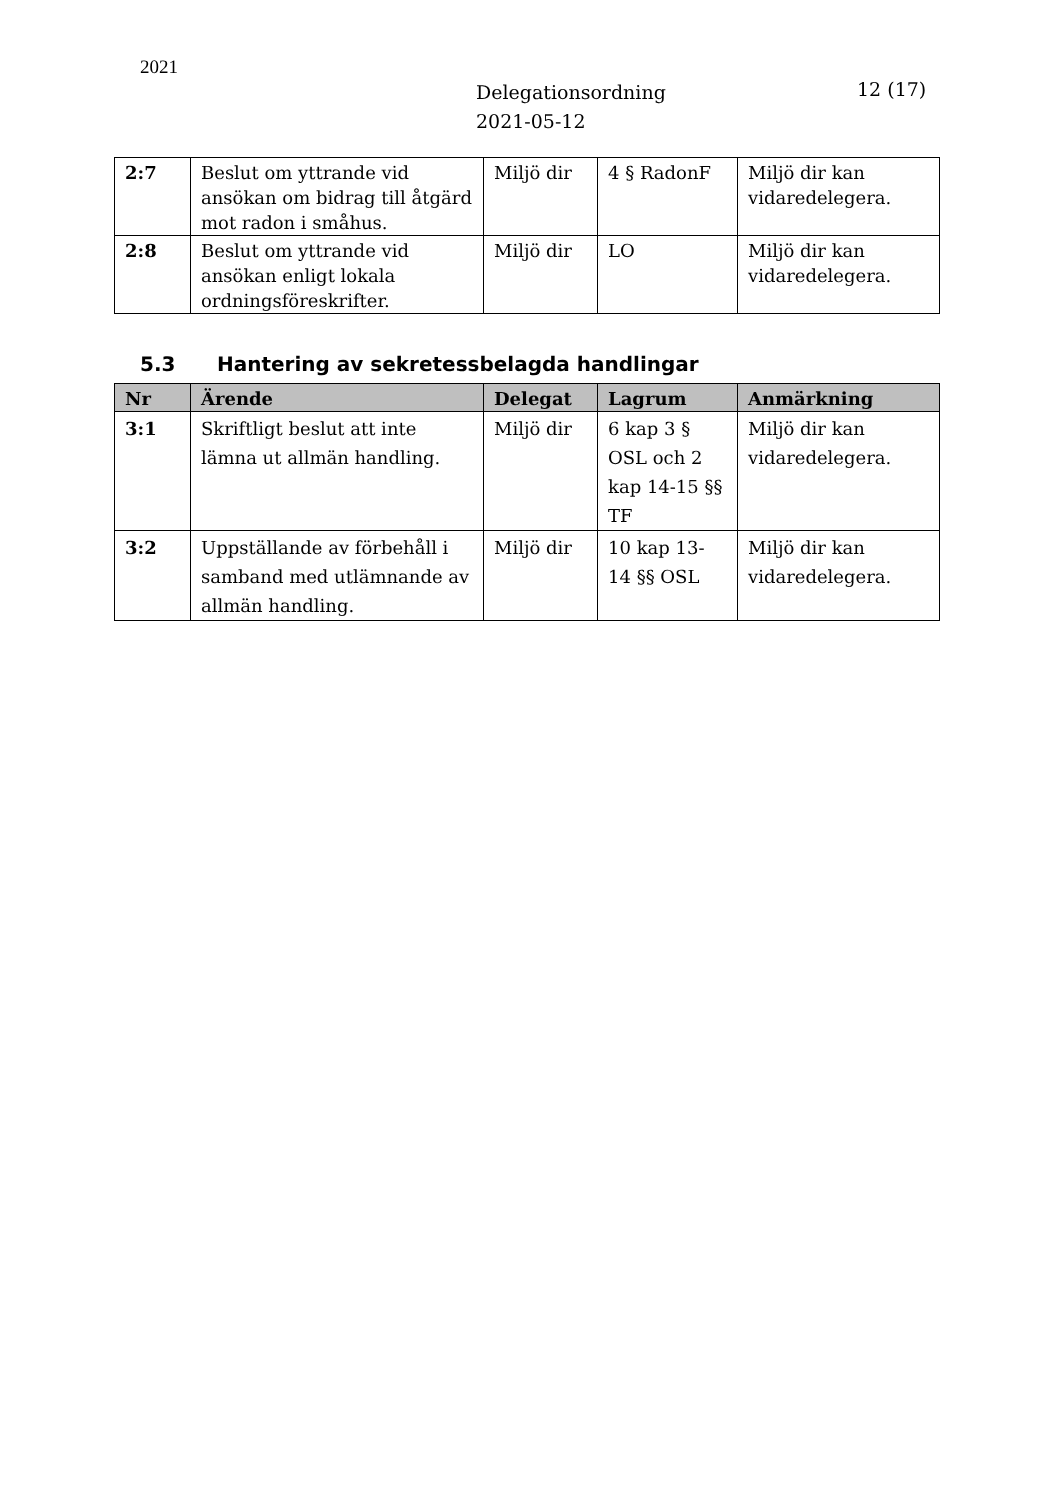2021
Delegationsordning
2021-05-12
12 (17)
| 2:7 | Beslut om yttrande vid ansökan om bidrag till åtgärd mot radon i småhus. | Miljö dir | 4 § RadonF | Miljö dir kan vidaredelegera. |
| 2:8 | Beslut om yttrande vid ansökan enligt lokala ordningsföreskrifter. | Miljö dir | LO | Miljö dir kan vidaredelegera. |
5.3 Hantering av sekretessbelagda handlingar
| Nr | Ärende | Delegat | Lagrum | Anmärkning |
| --- | --- | --- | --- | --- |
| 3:1 | Skriftligt beslut att inte lämna ut allmän handling. | Miljö dir | 6 kap 3 § OSL och 2 kap 14-15 §§ TF | Miljö dir kan vidaredelegera. |
| 3:2 | Uppställande av förbehåll i samband med utlämnande av allmän handling. | Miljö dir | 10 kap 13-14 §§ OSL | Miljö dir kan vidaredelegera. |